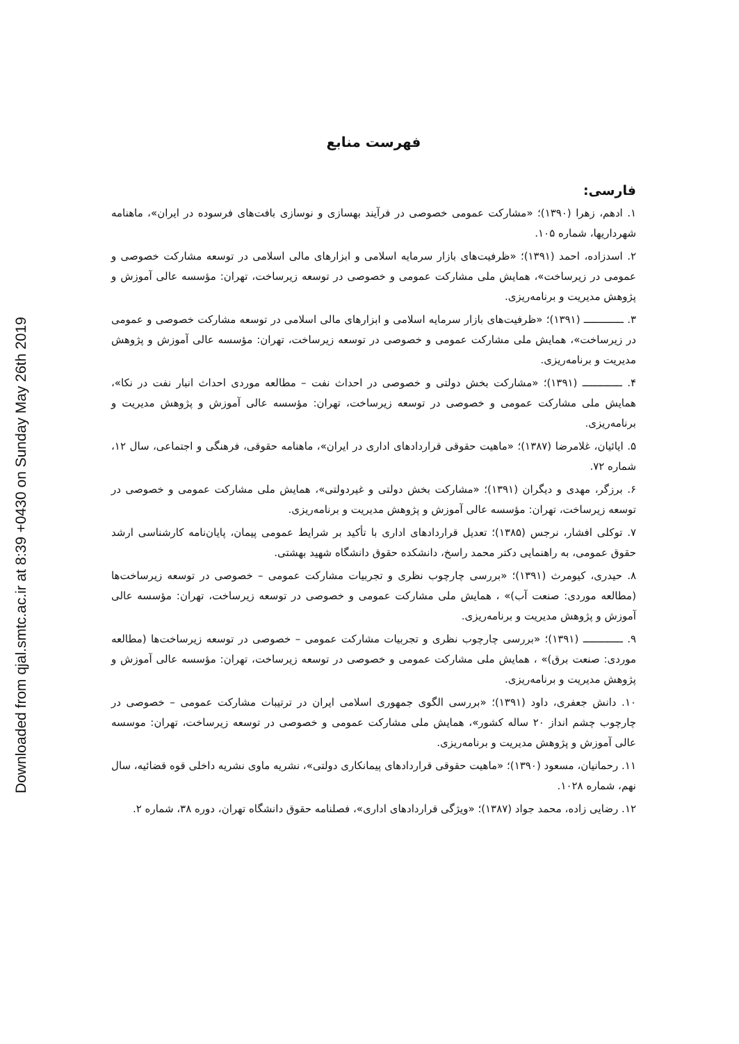Downloaded from qjal.smtc.ac.ir at 8:39 +0430 on Sunday May 26th 2019
فهرست منابع
فارسی:
۱. ادهم، زهرا (۱۳۹۰)؛ «مشارکت عمومی خصوصی در فرآیند بهسازی و نوسازی بافت‌های فرسوده در ایران»، ماهنامه شهرداریها، شماره ۱۰۵.
۲. اسدزاده، احمد (۱۳۹۱)؛ «ظرفیت‌های بازار سرمایه اسلامی و ابزارهای مالی اسلامی در توسعه مشارکت خصوصی و عمومی در زیرساخت»، همایش ملی مشارکت عمومی و خصوصی در توسعه زیرساخت، تهران: مؤسسه عالی آموزش و پژوهش مدیریت و برنامه‌ریزی.
۳. ـــــــــــــ (۱۳۹۱)؛ «ظرفیت‌های بازار سرمایه اسلامی و ابزارهای مالی اسلامی در توسعه مشارکت خصوصی و عمومی در زیرساخت»، همایش ملی مشارکت عمومی و خصوصی در توسعه زیرساخت، تهران: مؤسسه عالی آموزش و پژوهش مدیریت و برنامه‌ریزی.
۴. ـــــــــــــ (۱۳۹۱)؛ «مشارکت بخش دولتی و خصوصی در احداث نفت – مطالعه موردی احداث انبار نفت در نکا»، همایش ملی مشارکت عمومی و خصوصی در توسعه زیرساخت، تهران: مؤسسه عالی آموزش و پژوهش مدیریت و برنامه‌ریزی.
۵. ایائیان، غلامرضا (۱۳۸۷)؛ «ماهیت حقوقی قراردادهای اداری در ایران»، ماهنامه حقوقی، فرهنگی و اجتماعی، سال ۱۲، شماره ۷۲.
۶. برزگر، مهدی و دیگران (۱۳۹۱)؛ «مشارکت بخش دولتی و غیردولتی»، همایش ملی مشارکت عمومی و خصوصی در توسعه زیرساخت، تهران: مؤسسه عالی آموزش و پژوهش مدیریت و برنامه‌ریزی.
۷. توکلی افشار، نرجس (۱۳۸۵)؛ تعدیل قراردادهای اداری با تأکید بر شرایط عمومی پیمان، پایان‌نامه کارشناسی ارشد حقوق عمومی، به راهنمایی دکتر محمد راسخ، دانشکده حقوق دانشگاه شهید بهشتی.
۸. حیدری، کیومرث (۱۳۹۱)؛ «بررسی چارچوب نظری و تجربیات مشارکت عمومی – خصوصی در توسعه زیرساخت‌ها (مطالعه موردی: صنعت آب)» ، همایش ملی مشارکت عمومی و خصوصی در توسعه زیرساخت، تهران: مؤسسه عالی آموزش و پژوهش مدیریت و برنامه‌ریزی.
۹. ـــــــــــــ (۱۳۹۱)؛ «بررسی چارچوب نظری و تجربیات مشارکت عمومی – خصوصی در توسعه زیرساخت‌ها (مطالعه موردی: صنعت برق)» ، همایش ملی مشارکت عمومی و خصوصی در توسعه زیرساخت، تهران: مؤسسه عالی آموزش و پژوهش مدیریت و برنامه‌ریزی.
۱۰. دانش جعفری، داود (۱۳۹۱)؛ «بررسی الگوی جمهوری اسلامی ایران در ترتیبات مشارکت عمومی – خصوصی در چارچوب چشم انداز ۲۰ ساله کشور»، همایش ملی مشارکت عمومی و خصوصی در توسعه زیرساخت، تهران: موسسه عالی آموزش و پژوهش مدیریت و برنامه‌ریزی.
۱۱. رحمانیان، مسعود (۱۳۹۰)؛ «ماهیت حقوقی قراردادهای پیمانکاری دولتی»، نشریه ماوی نشریه داخلی قوه قضائیه، سال نهم، شماره ۱۰۲۸.
۱۲. رضایی زاده، محمد جواد (۱۳۸۷)؛ «ویژگی قراردادهای اداری»، فصلنامه حقوق دانشگاه تهران، دوره ۳۸، شماره ۲.